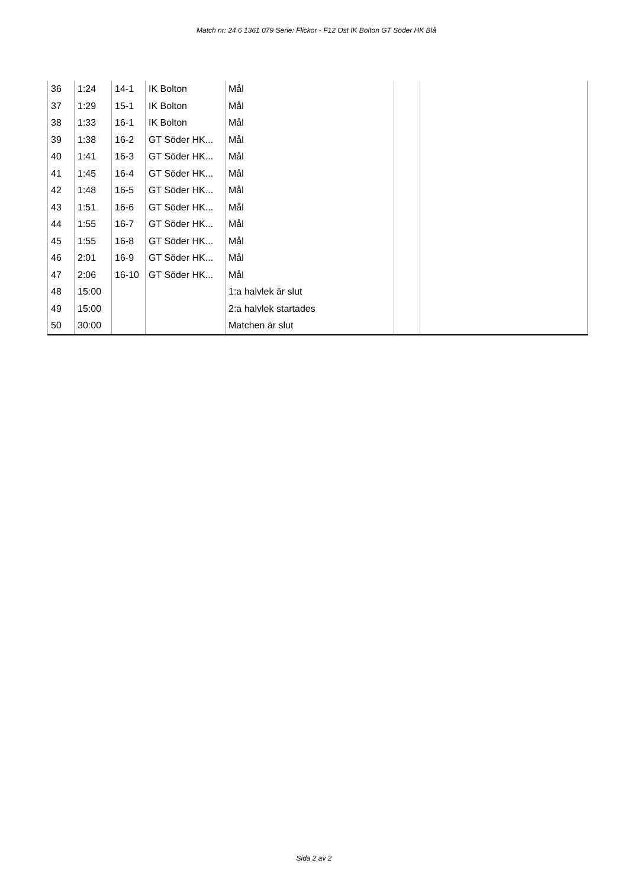Match nr: 24 6 1361 079 Serie: Flickor - F12 Öst IK Bolton GT Söder HK Blå
| 36 | 1:24 | 14-1 | IK Bolton | Mål | | |
| 37 | 1:29 | 15-1 | IK Bolton | Mål | | |
| 38 | 1:33 | 16-1 | IK Bolton | Mål | | |
| 39 | 1:38 | 16-2 | GT Söder HK... | Mål | | |
| 40 | 1:41 | 16-3 | GT Söder HK... | Mål | | |
| 41 | 1:45 | 16-4 | GT Söder HK... | Mål | | |
| 42 | 1:48 | 16-5 | GT Söder HK... | Mål | | |
| 43 | 1:51 | 16-6 | GT Söder HK... | Mål | | |
| 44 | 1:55 | 16-7 | GT Söder HK... | Mål | | |
| 45 | 1:55 | 16-8 | GT Söder HK... | Mål | | |
| 46 | 2:01 | 16-9 | GT Söder HK... | Mål | | |
| 47 | 2:06 | 16-10 | GT Söder HK... | Mål | | |
| 48 | 15:00 | | | 1:a halvlek är slut | | |
| 49 | 15:00 | | | 2:a halvlek startades | | |
| 50 | 30:00 | | | Matchen är slut | | |
Sida 2 av 2